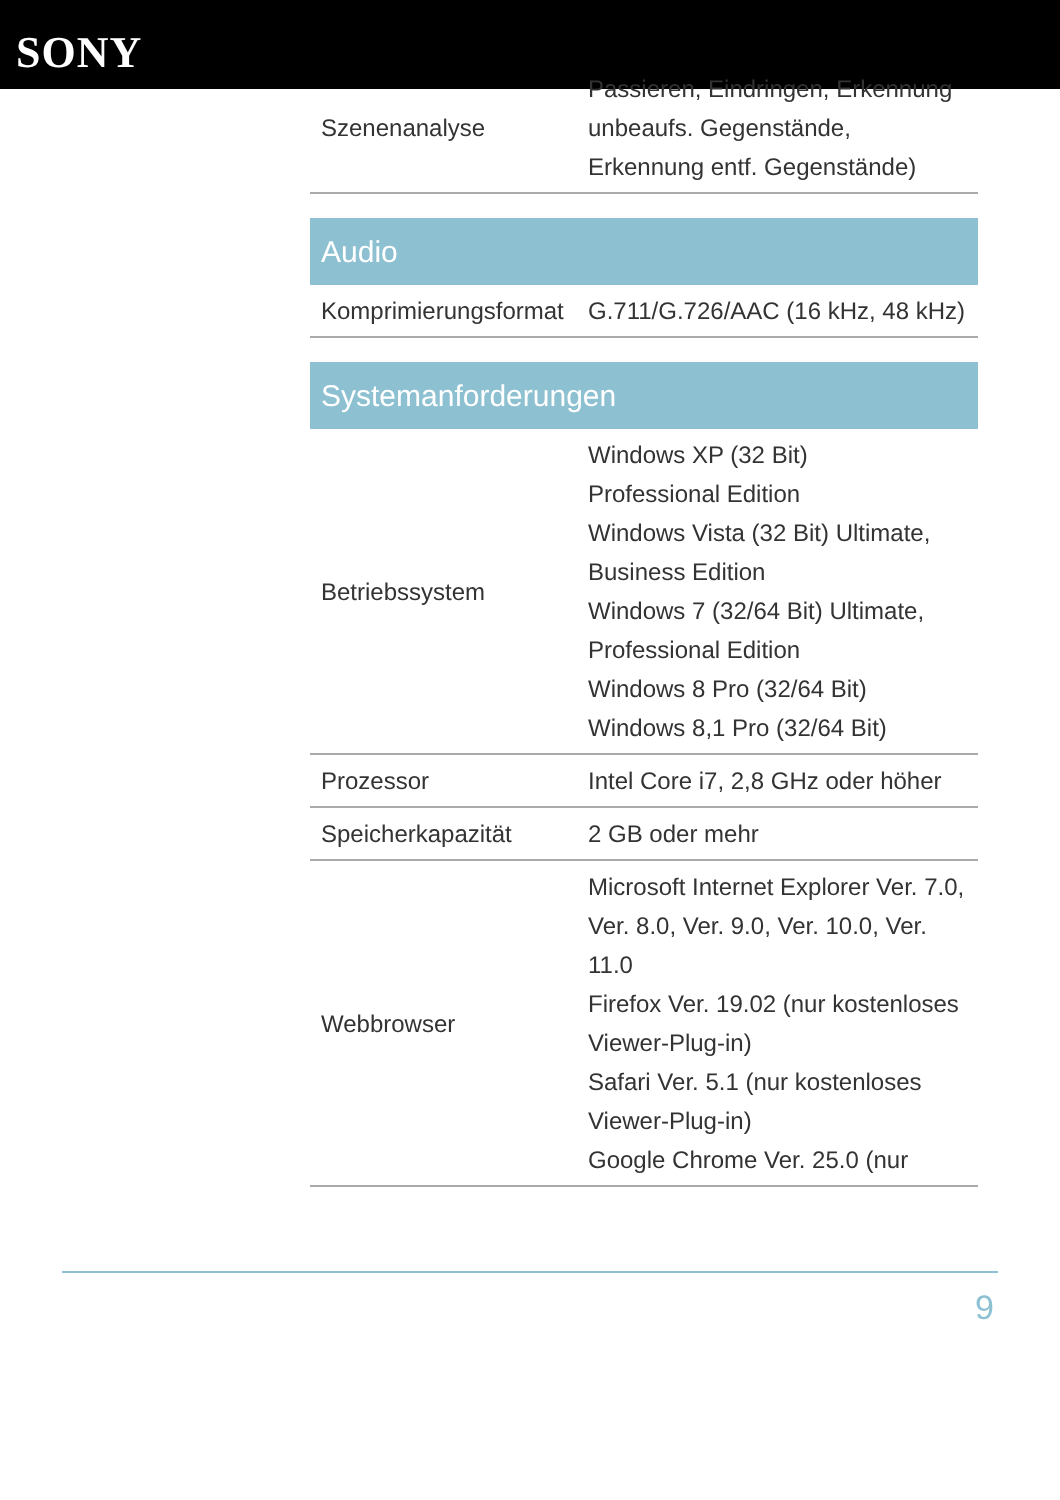SONY
| Szenenanalyse | Passieren, Eindringen, Erkennung unbeaufs. Gegenstände, Erkennung entf. Gegenstände) |
| Audio | |
| Komprimierungsformat | G.711/G.726/AAC (16 kHz, 48 kHz) |
| Systemanforderungen | |
| Betriebssystem | Windows XP (32 Bit) Professional Edition Windows Vista (32 Bit) Ultimate, Business Edition Windows 7 (32/64 Bit) Ultimate, Professional Edition Windows 8 Pro (32/64 Bit) Windows 8,1 Pro (32/64 Bit) |
| Prozessor | Intel Core i7, 2,8 GHz oder höher |
| Speicherkapazität | 2 GB oder mehr |
| Webbrowser | Microsoft Internet Explorer Ver. 7.0, Ver. 8.0, Ver. 9.0, Ver. 10.0, Ver. 11.0 Firefox Ver. 19.02 (nur kostenloses Viewer-Plug-in) Safari Ver. 5.1 (nur kostenloses Viewer-Plug-in) Google Chrome Ver. 25.0 (nur |
9